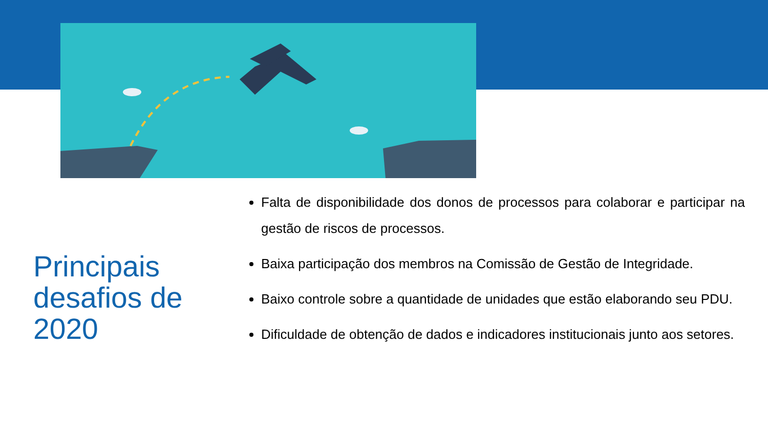Principais
desafios de
2020
Falta de disponibilidade dos donos de processos para colaborar e participar na gestão de riscos de processos.
Baixa participação dos membros na Comissão de Gestão de Integridade.
Baixo controle sobre a quantidade de unidades que estão elaborando seu PDU.
Dificuldade de obtenção de dados e indicadores institucionais junto aos setores.